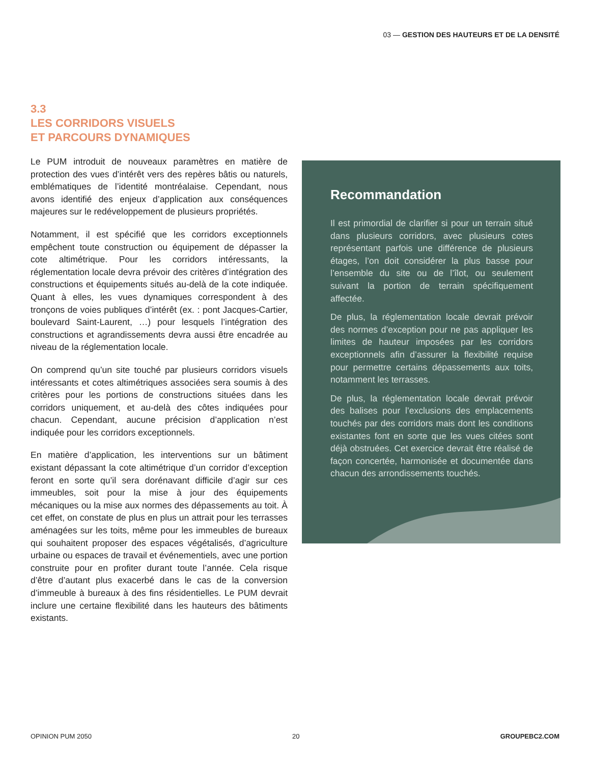03 — GESTION DES HAUTEURS ET DE LA DENSITÉ
3.3
LES CORRIDORS VISUELS
ET PARCOURS DYNAMIQUES
Le PUM introduit de nouveaux paramètres en matière de protection des vues d’intérêt vers des repères bâtis ou naturels, emblématiques de l’identité montréalaise. Cependant, nous avons identifié des enjeux d’application aux conséquences majeures sur le redéveloppement de plusieurs propriétés.
Notamment, il est spécifié que les corridors exceptionnels empêchent toute construction ou équipement de dépasser la cote altimétrique. Pour les corridors intéressants, la réglementation locale devra prévoir des critères d’intégration des constructions et équipements situés au-delà de la cote indiquée. Quant à elles, les vues dynamiques correspondent à des tronçons de voies publiques d’intérêt (ex. : pont Jacques-Cartier, boulevard Saint-Laurent, …) pour lesquels l’intégration des constructions et agrandissements devra aussi être encadrée au niveau de la réglementation locale.
On comprend qu’un site touché par plusieurs corridors visuels intéressants et cotes altimétriques associées sera soumis à des critères pour les portions de constructions situées dans les corridors uniquement, et au-delà des côtes indiquées pour chacun. Cependant, aucune précision d’application n’est indiquée pour les corridors exceptionnels.
En matière d’application, les interventions sur un bâtiment existant dépassant la cote altimétrique d’un corridor d’exception feront en sorte qu’il sera dorénavant difficile d’agir sur ces immeubles, soit pour la mise à jour des équipements mécaniques ou la mise aux normes des dépassements au toit. À cet effet, on constate de plus en plus un attrait pour les terrasses aménagées sur les toits, même pour les immeubles de bureaux qui souhaitent proposer des espaces végétalisés, d’agriculture urbaine ou espaces de travail et événementiels, avec une portion construite pour en profiter durant toute l’année. Cela risque d’être d’autant plus exacerbé dans le cas de la conversion d’immeuble à bureaux à des fins résidentielles. Le PUM devrait inclure une certaine flexibilité dans les hauteurs des bâtiments existants.
Recommandation
Il est primordial de clarifier si pour un terrain situé dans plusieurs corridors, avec plusieurs cotes représentant parfois une différence de plusieurs étages, l’on doit considérer la plus basse pour l’ensemble du site ou de l’îlot, ou seulement suivant la portion de terrain spécifiquement affectée.
De plus, la réglementation locale devrait prévoir des normes d’exception pour ne pas appliquer les limites de hauteur imposées par les corridors exceptionnels afin d’assurer la flexibilité requise pour permettre certains dépassements aux toits, notamment les terrasses.
De plus, la réglementation locale devrait prévoir des balises pour l’exclusions des emplacements touchés par des corridors mais dont les conditions existantes font en sorte que les vues citées sont déjà obstruées. Cet exercice devrait être réalisé de façon concertée, harmonisée et documentée dans chacun des arrondissements touchés.
OPINION PUM 2050 20 GROUPEBC2.COM